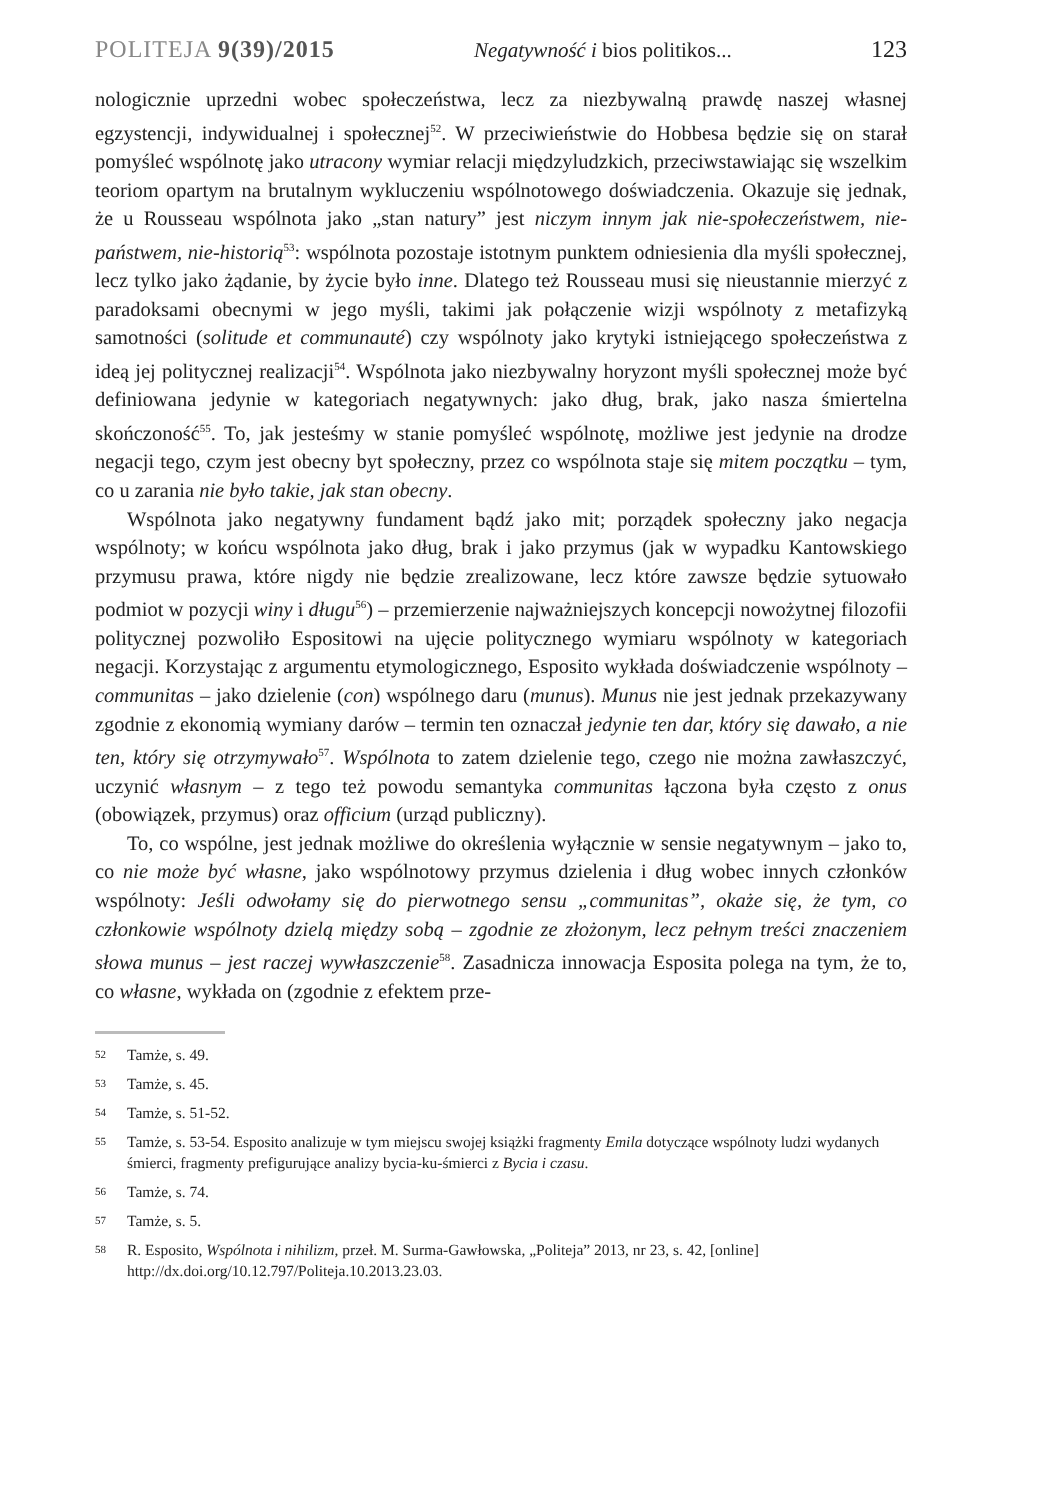POLITEJA 9(39)/2015 Negatywność i bios politikos... 123
nologicznie uprzedni wobec społeczeństwa, lecz za niezbywalną prawdę naszej własnej egzystencji, indywidualnej i społecznej<sup>52</sup>. W przeciwieństwie do Hobbesa będzie się on starał pomyśleć wspólnotę jako utracony wymiar relacji międzyludzkich, przeciwstawiając się wszelkim teoriom opartym na brutalnym wykluczeniu wspólnotowego doświadczenia. Okazuje się jednak, że u Rousseau wspólnota jako „stan natury” jest niczym innym jak nie-społeczeństwem, nie-państwem, nie-historią<sup>53</sup>: wspólnota pozostaje istotnym punktem odniesienia dla myśli społecznej, lecz tylko jako żądanie, by życie było inne. Dlatego też Rousseau musi się nieustannie mierzyć z paradoksami obecnymi w jego myśli, takimi jak połączenie wizji wspólnoty z metafizyką samotności (solitude et communauté) czy wspólnoty jako krytyki istniejącego społeczeństwa z ideą jej politycznej realizacji<sup>54</sup>. Wspólnota jako niezbywalny horyzont myśli społecznej może być definiowana jedynie w kategoriach negatywnych: jako dług, brak, jako nasza śmiertelna skończoność<sup>55</sup>. To, jak jesteśmy w stanie pomyśleć wspólnotę, możliwe jest jedynie na drodze negacji tego, czym jest obecny byt społeczny, przez co wspólnota staje się mitem początku – tym, co u zarania nie było takie, jak stan obecny.
Wspólnota jako negatywny fundament bądź jako mit; porządek społeczny jako negacja wspólnoty; w końcu wspólnota jako dług, brak i jako przymus (jak w wypadku Kantowskiego przymusu prawa, które nigdy nie będzie zrealizowane, lecz które zawsze będzie sytuowało podmiot w pozycji winy i długu<sup>56</sup>) – przemierzenie najważniejszych koncepcji nowożytnej filozofii politycznej pozwoliło Espositowi na ujęcie politycznego wymiaru wspólnoty w kategoriach negacji. Korzystając z argumentu etymologicznego, Esposito wykłada doświadczenie wspólnoty – communitas – jako dzielenie (con) wspólnego daru (munus). Munus nie jest jednak przekazywany zgodnie z ekonomią wymiany darów – termin ten oznaczał jedynie ten dar, który się dawało, a nie ten, który się otrzymywało<sup>57</sup>. Wspólnota to zatem dzielenie tego, czego nie można zawłaszczyć, uczynić własnym – z tego też powodu semantyka communitas łączona była często z onus (obowiązek, przymus) oraz officium (urząd publiczny).
To, co wspólne, jest jednak możliwe do określenia wyłącznie w sensie negatywnym – jako to, co nie może być własne, jako wspólnotowy przymus dzielenia i dług wobec innych członków wspólnoty: Jeśli odwołamy się do pierwotnego sensu „communitas”, okaże się, że tym, co członkowie wspólnoty dzielą między sobą – zgodnie ze złożonym, lecz pełnym treści znaczeniem słowa munus – jest raczej wywłaszczenie<sup>58</sup>. Zasadnicza innowacja Esposita polega na tym, że to, co własne, wykłada on (zgodnie z efektem prze-
52 Tamże, s. 49.
53 Tamże, s. 45.
54 Tamże, s. 51-52.
55 Tamże, s. 53-54. Esposito analizuje w tym miejscu swojej książki fragmenty Emila dotyczące wspólnoty ludzi wydanych śmierci, fragmenty prefigurujące analizy bycia-ku-śmierci z Bycia i czasu.
56 Tamże, s. 74.
57 Tamże, s. 5.
58 R. Esposito, Wspólnota i nihilizm, przeł. M. Surma-Gawłowska, „Politeja” 2013, nr 23, s. 42, [online] http://dx.doi.org/10.12.797/Politeja.10.2013.23.03.